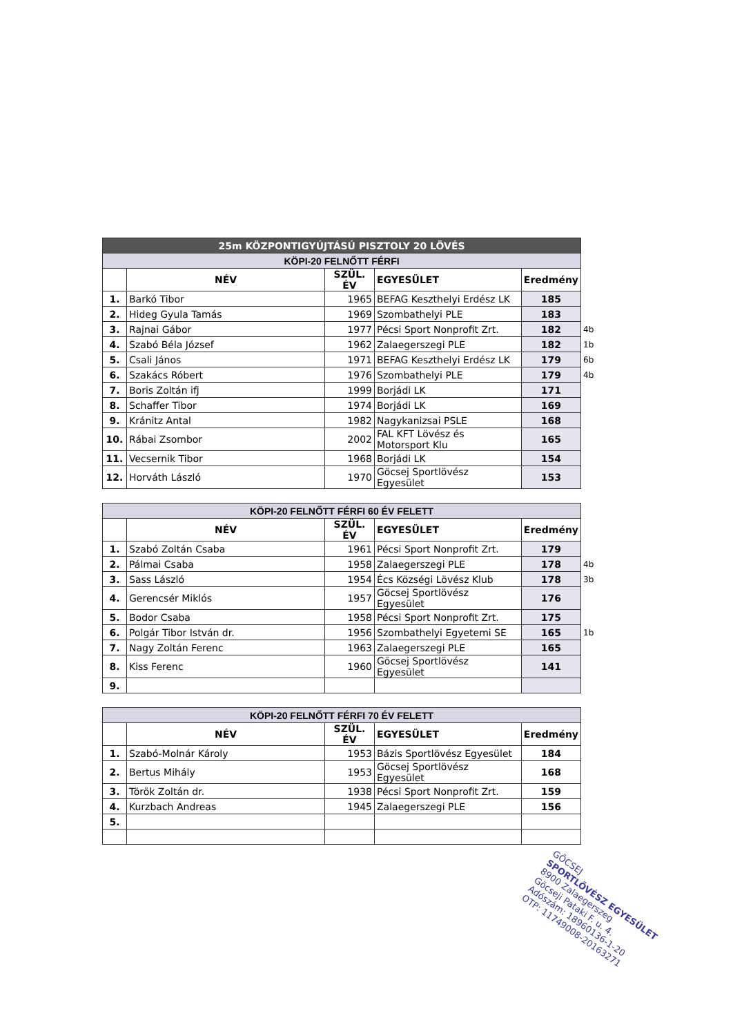| 25m KÖZPONTIGYÚJTÁSÚ PISZTOLY 20 LÖVÉS | | | | | |
| KÖPI-20 FELNŐTT FÉRFI | | | | | |
| | NÉV | SZÜL. ÉV | EGYESÜLET | Eredmény | |
| 1. | Barkó Tibor | 1965 | BEFAG Keszthelyi Erdész LK | 185 | |
| 2. | Hideg Gyula Tamás | 1969 | Szombathelyi PLE | 183 | |
| 3. | Rajnai Gábor | 1977 | Pécsi Sport Nonprofit Zrt. | 182 | 4b |
| 4. | Szabó Béla József | 1962 | Zalaegerszegi PLE | 182 | 1b |
| 5. | Csali János | 1971 | BEFAG Keszthelyi Erdész LK | 179 | 6b |
| 6. | Szakács Róbert | 1976 | Szombathelyi PLE | 179 | 4b |
| 7. | Boris Zoltán ifj | 1999 | Borjádi LK | 171 | |
| 8. | Schaffer Tibor | 1974 | Borjádi LK | 169 | |
| 9. | Kránitz Antal | 1982 | Nagykanizsai PSLE | 168 | |
| 10. | Rábai Zsombor | 2002 | FAL KFT Lövész és Motorsport Klu | 165 | |
| 11. | Vecsernik Tibor | 1968 | Borjádi LK | 154 | |
| 12. | Horváth László | 1970 | Göcsej Sportlövész Egyesület | 153 | |
| KÖPI-20 FELNŐTT FÉRFI 60 ÉV FELETT | | | | | |
| | NÉV | SZÜL. ÉV | EGYESÜLET | Eredmény | |
| 1. | Szabó Zoltán Csaba | 1961 | Pécsi Sport Nonprofit Zrt. | 179 | |
| 2. | Pálmai Csaba | 1958 | Zalaegerszegi PLE | 178 | 4b |
| 3. | Sass László | 1954 | Écs Községi Lövész Klub | 178 | 3b |
| 4. | Gerencsér Miklós | 1957 | Göcsej Sportlövész Egyesület | 176 | |
| 5. | Bodor Csaba | 1958 | Pécsi Sport Nonprofit Zrt. | 175 | |
| 6. | Polgár Tibor István dr. | 1956 | Szombathelyi Egyetemi SE | 165 | 1b |
| 7. | Nagy Zoltán Ferenc | 1963 | Zalaegerszegi PLE | 165 | |
| 8. | Kiss Ferenc | 1960 | Göcsej Sportlövész Egyesület | 141 | |
| 9. | | | | | |
| KÖPI-20 FELNŐTT FÉRFI 70 ÉV FELETT | | | | | |
| | NÉV | SZÜL. ÉV | EGYESÜLET | Eredmény | |
| 1. | Szabó-Molnár Károly | 1953 | Bázis Sportlövész Egyesület | 184 | |
| 2. | Bertus Mihály | 1953 | Göcsej Sportlövész Egyesület | 168 | |
| 3. | Török Zoltán dr. | 1938 | Pécsi Sport Nonprofit Zrt. | 159 | |
| 4. | Kurzbach Andreas | 1945 | Zalaegerszegi PLE | 156 | |
| 5. | | | | | |
GÖCSEJ
SPORTLÖVÉSZ EGYESÜLET
8900 Zalaegerszeg
Göcseji Pataki F. u. 4.
Adószám: 18960136-1-20
OTP: 11749008-20163271